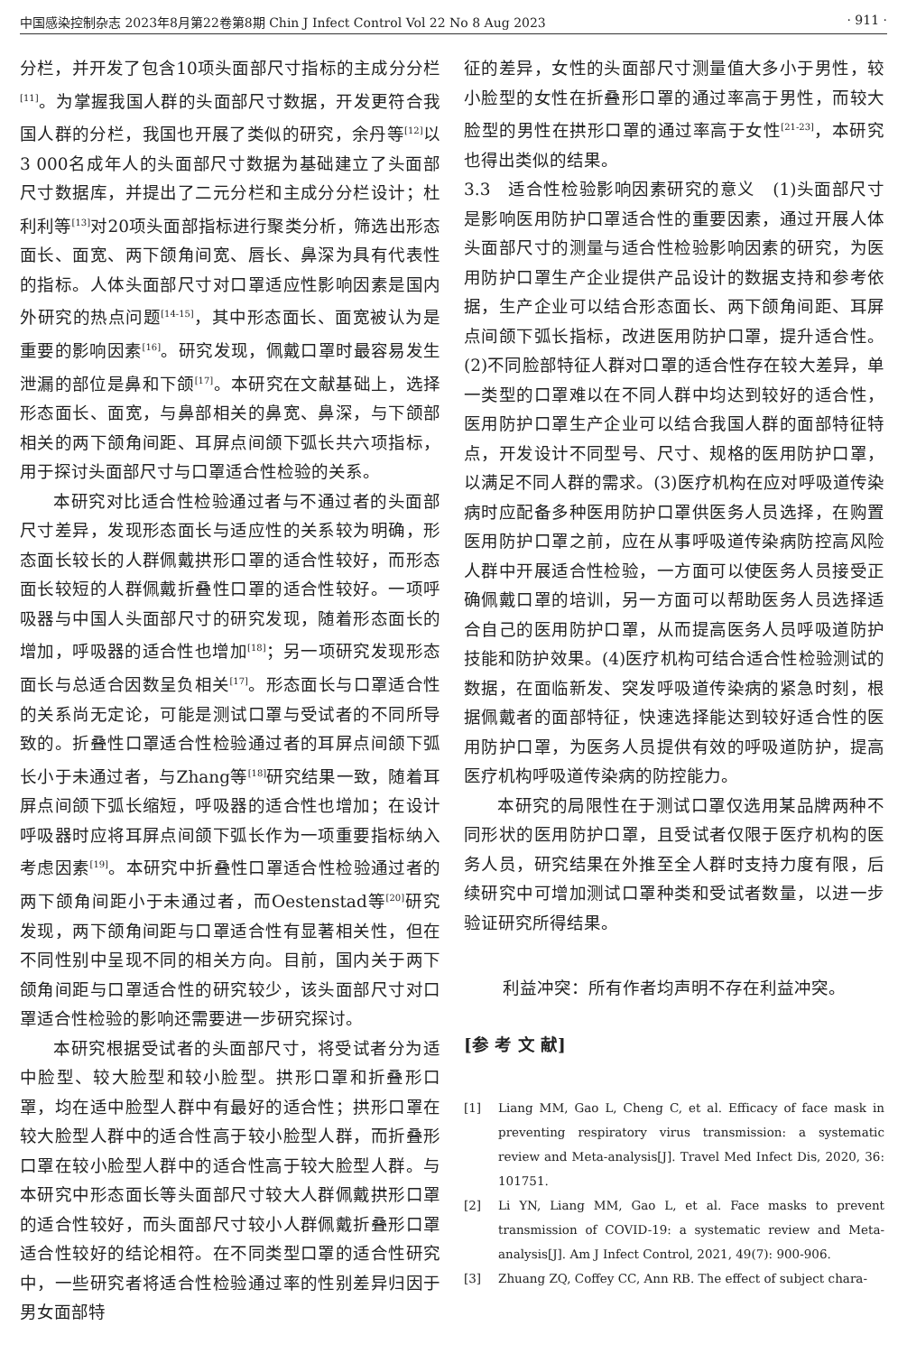中国感染控制杂志 2023年8月第22卷第8期 Chin J Infect Control Vol 22 No 8 Aug 2023 · 911 ·
分栏，并开发了包含10项头面部尺寸指标的主成分分栏<sup>[11]</sup>。为掌握我国人群的头面部尺寸数据，开发更符合我国人群的分栏，我国也开展了类似的研究，余丹等<sup>[12]</sup>以3 000名成年人的头面部尺寸数据为基础建立了头面部尺寸数据库，并提出了二元分栏和主成分分栏设计；杜利利等<sup>[13]</sup>对20项头面部指标进行聚类分析，筛选出形态面长、面宽、两下颌角间宽、唇长、鼻深为具有代表性的指标。人体头面部尺寸对口罩适应性影响因素是国内外研究的热点问题<sup>[14-15]</sup>，其中形态面长、面宽被认为是重要的影响因素<sup>[16]</sup>。研究发现，佩戴口罩时最容易发生泄漏的部位是鼻和下颌<sup>[17]</sup>。本研究在文献基础上，选择形态面长、面宽，与鼻部相关的鼻宽、鼻深，与下颌部相关的两下颌角间距、耳屏点间颌下弧长共六项指标，用于探讨头面部尺寸与口罩适合性检验的关系。
本研究对比适合性检验通过者与不通过者的头面部尺寸差异，发现形态面长与适应性的关系较为明确，形态面长较长的人群佩戴拱形口罩的适合性较好，而形态面长较短的人群佩戴折叠性口罩的适合性较好。一项呼吸器与中国人头面部尺寸的研究发现，随着形态面长的增加，呼吸器的适合性也增加<sup>[18]</sup>；另一项研究发现形态面长与总适合因数呈负相关<sup>[17]</sup>。形态面长与口罩适合性的关系尚无定论，可能是测试口罩与受试者的不同所导致的。折叠性口罩适合性检验通过者的耳屏点间颌下弧长小于未通过者，与Zhang等<sup>[18]</sup>研究结果一致，随着耳屏点间颌下弧长缩短，呼吸器的适合性也增加；在设计呼吸器时应将耳屏点间颌下弧长作为一项重要指标纳入考虑因素<sup>[19]</sup>。本研究中折叠性口罩适合性检验通过者的两下颌角间距小于未通过者，而Oestenstad等<sup>[20]</sup>研究发现，两下颌角间距与口罩适合性有显著相关性，但在不同性别中呈现不同的相关方向。目前，国内关于两下颌角间距与口罩适合性的研究较少，该头面部尺寸对口罩适合性检验的影响还需要进一步研究探讨。
本研究根据受试者的头面部尺寸，将受试者分为适中脸型、较大脸型和较小脸型。拱形口罩和折叠形口罩，均在适中脸型人群中有最好的适合性；拱形口罩在较大脸型人群中的适合性高于较小脸型人群，而折叠形口罩在较小脸型人群中的适合性高于较大脸型人群。与本研究中形态面长等头面部尺寸较大人群佩戴拱形口罩的适合性较好，而头面部尺寸较小人群佩戴折叠形口罩适合性较好的结论相符。在不同类型口罩的适合性研究中，一些研究者将适合性检验通过率的性别差异归因于男女面部特
征的差异，女性的头面部尺寸测量值大多小于男性，较小脸型的女性在折叠形口罩的通过率高于男性，而较大脸型的男性在拱形口罩的通过率高于女性<sup>[21-23]</sup>，本研究也得出类似的结果。
3.3　适合性检验影响因素研究的意义　(1)头面部尺寸是影响医用防护口罩适合性的重要因素，通过开展人体头面部尺寸的测量与适合性检验影响因素的研究，为医用防护口罩生产企业提供产品设计的数据支持和参考依据，生产企业可以结合形态面长、两下颌角间距、耳屏点间颌下弧长指标，改进医用防护口罩，提升适合性。(2)不同脸部特征人群对口罩的适合性存在较大差异，单一类型的口罩难以在不同人群中均达到较好的适合性，医用防护口罩生产企业可以结合我国人群的面部特征特点，开发设计不同型号、尺寸、规格的医用防护口罩，以满足不同人群的需求。(3)医疗机构在应对呼吸道传染病时应配备多种医用防护口罩供医务人员选择，在购置医用防护口罩之前，应在从事呼吸道传染病防控高风险人群中开展适合性检验，一方面可以使医务人员接受正确佩戴口罩的培训，另一方面可以帮助医务人员选择适合自己的医用防护口罩，从而提高医务人员呼吸道防护技能和防护效果。(4)医疗机构可结合适合性检验测试的数据，在面临新发、突发呼吸道传染病的紧急时刻，根据佩戴者的面部特征，快速选择能达到较好适合性的医用防护口罩，为医务人员提供有效的呼吸道防护，提高医疗机构呼吸道传染病的防控能力。
本研究的局限性在于测试口罩仅选用某品牌两种不同形状的医用防护口罩，且受试者仅限于医疗机构的医务人员，研究结果在外推至全人群时支持力度有限，后续研究中可增加测试口罩种类和受试者数量，以进一步验证研究所得结果。
利益冲突：所有作者均声明不存在利益冲突。
[参 考 文 献]
[1] Liang MM, Gao L, Cheng C, et al. Efficacy of face mask in preventing respiratory virus transmission: a systematic review and Meta-analysis[J]. Travel Med Infect Dis, 2020, 36: 101751.
[2] Li YN, Liang MM, Gao L, et al. Face masks to prevent transmission of COVID-19: a systematic review and Meta-analysis[J]. Am J Infect Control, 2021, 49(7): 900-906.
[3] Zhuang ZQ, Coffey CC, Ann RB. The effect of subject chara-